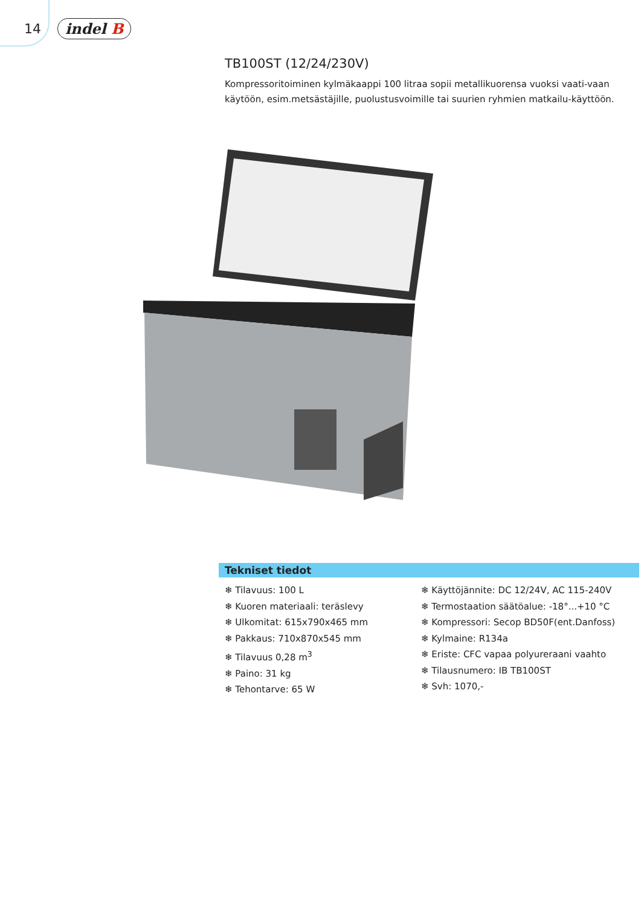14 indel B
TB100ST (12/24/230V)
Kompressoritoiminen kylmäkaappi 100 litraa sopii metallikuorensa vuoksi vaati-vaan käytöön, esim.metsästäjille, puolustusvoimille tai suurien ryhmien matkailu-käyttöön.
Tekniset tiedot
❄ Tilavuus: 100 L
❄ Kuoren materiaali: teräslevy
❄ Ulkomitat: 615x790x465 mm
❄ Pakkaus: 710x870x545 mm
❄ Tilavuus 0,28 m<sup>3</sup>
❄ Paino: 31 kg
❄ Tehontarve: 65 W
❄ Käyttöjännite: DC 12/24V, AC 115-240V
❄ Termostaation säätöalue: -18°...+10 °C
❄ Kompressori: Secop BD50F(ent.Danfoss)
❄ Kylmaine: R134a
❄ Eriste: CFC vapaa polyureraani vaahto
❄ Tilausnumero: IB TB100ST
❄ Svh: 1070,-